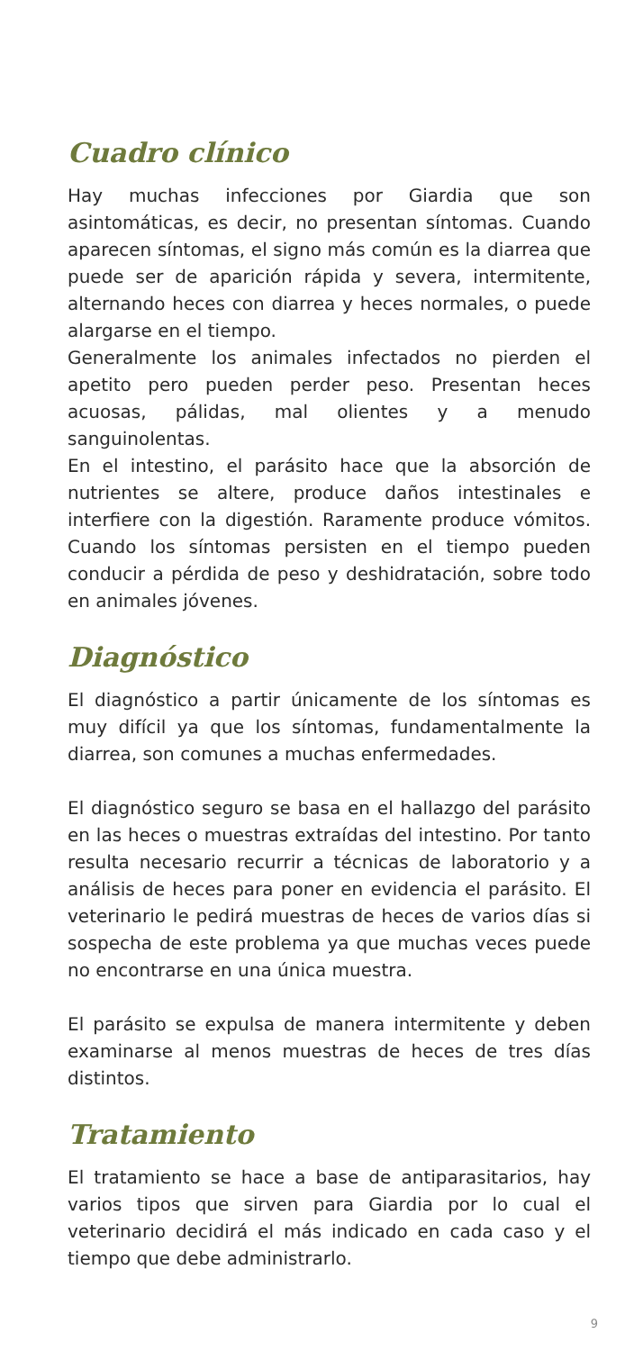Cuadro clínico
Hay muchas infecciones por Giardia que son asintomáticas, es decir, no presentan síntomas. Cuando aparecen síntomas, el signo más común es la diarrea que puede ser de aparición rápida y severa, intermitente, alternando heces con diarrea y heces normales, o puede alargarse en el tiempo.
Generalmente los animales infectados no pierden el apetito pero pueden perder peso. Presentan heces acuosas, pálidas, mal olientes y a menudo sanguinolentas.
En el intestino, el parásito hace que la absorción de nutrientes se altere, produce daños intestinales e interfiere con la digestión. Raramente produce vómitos. Cuando los síntomas persisten en el tiempo pueden conducir a pérdida de peso y deshidratación, sobre todo en animales jóvenes.
Diagnóstico
El diagnóstico a partir únicamente de los síntomas es muy difícil ya que los síntomas, fundamentalmente la diarrea, son comunes a muchas enfermedades.
El diagnóstico seguro se basa en el hallazgo del parásito en las heces o muestras extraídas del intestino. Por tanto resulta necesario recurrir a técnicas de laboratorio y a análisis de heces para poner en evidencia el parásito. El veterinario le pedirá muestras de heces de varios días si sospecha de este problema ya que muchas veces puede no encontrarse en una única muestra.
El parásito se expulsa de manera intermitente y deben examinarse al menos muestras de heces de tres días distintos.
Tratamiento
El tratamiento se hace a base de antiparasitarios, hay varios tipos que sirven para Giardia por lo cual el veterinario decidirá el más indicado en cada caso y el tiempo que debe administrarlo.
9